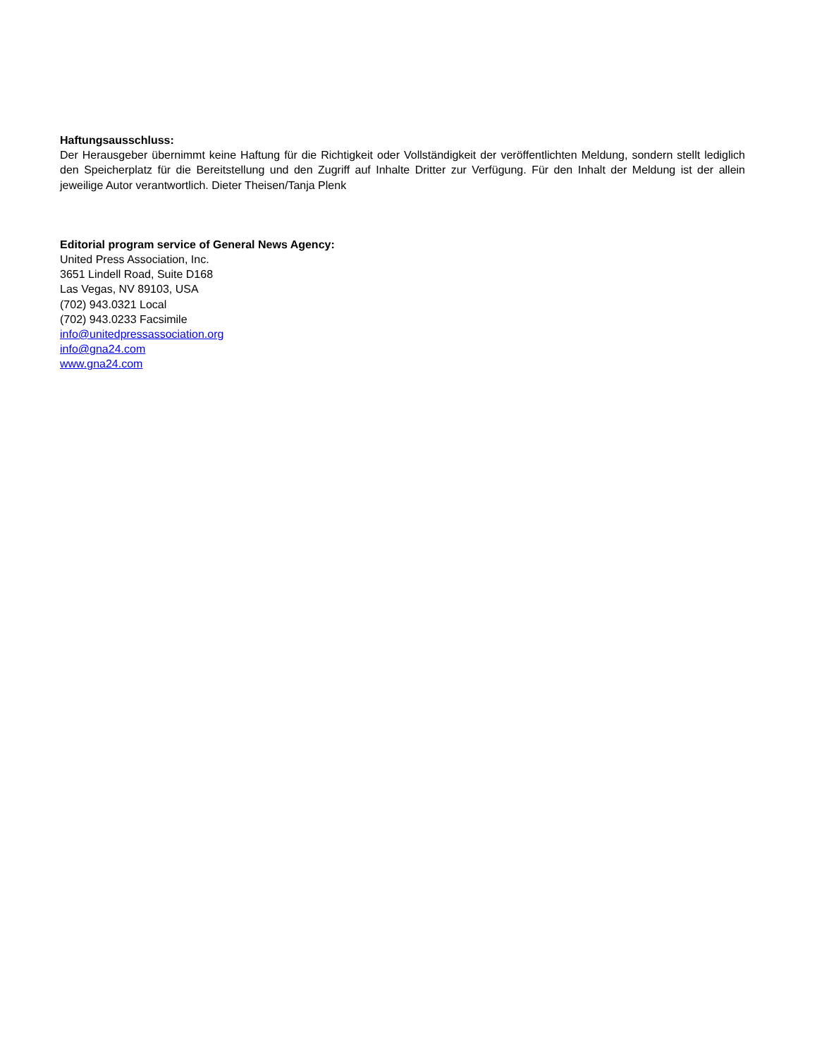Haftungsausschluss:
Der Herausgeber übernimmt keine Haftung für die Richtigkeit oder Vollständigkeit der veröffentlichten Meldung, sondern stellt lediglich den Speicherplatz für die Bereitstellung und den Zugriff auf Inhalte Dritter zur Verfügung. Für den Inhalt der Meldung ist der allein jeweilige Autor verantwortlich. Dieter Theisen/Tanja Plenk
Editorial program service of General News Agency:
United Press Association, Inc.
3651 Lindell Road, Suite D168
Las Vegas, NV 89103, USA
(702) 943.0321 Local
(702) 943.0233 Facsimile
info@unitedpressassociation.org
info@gna24.com
www.gna24.com